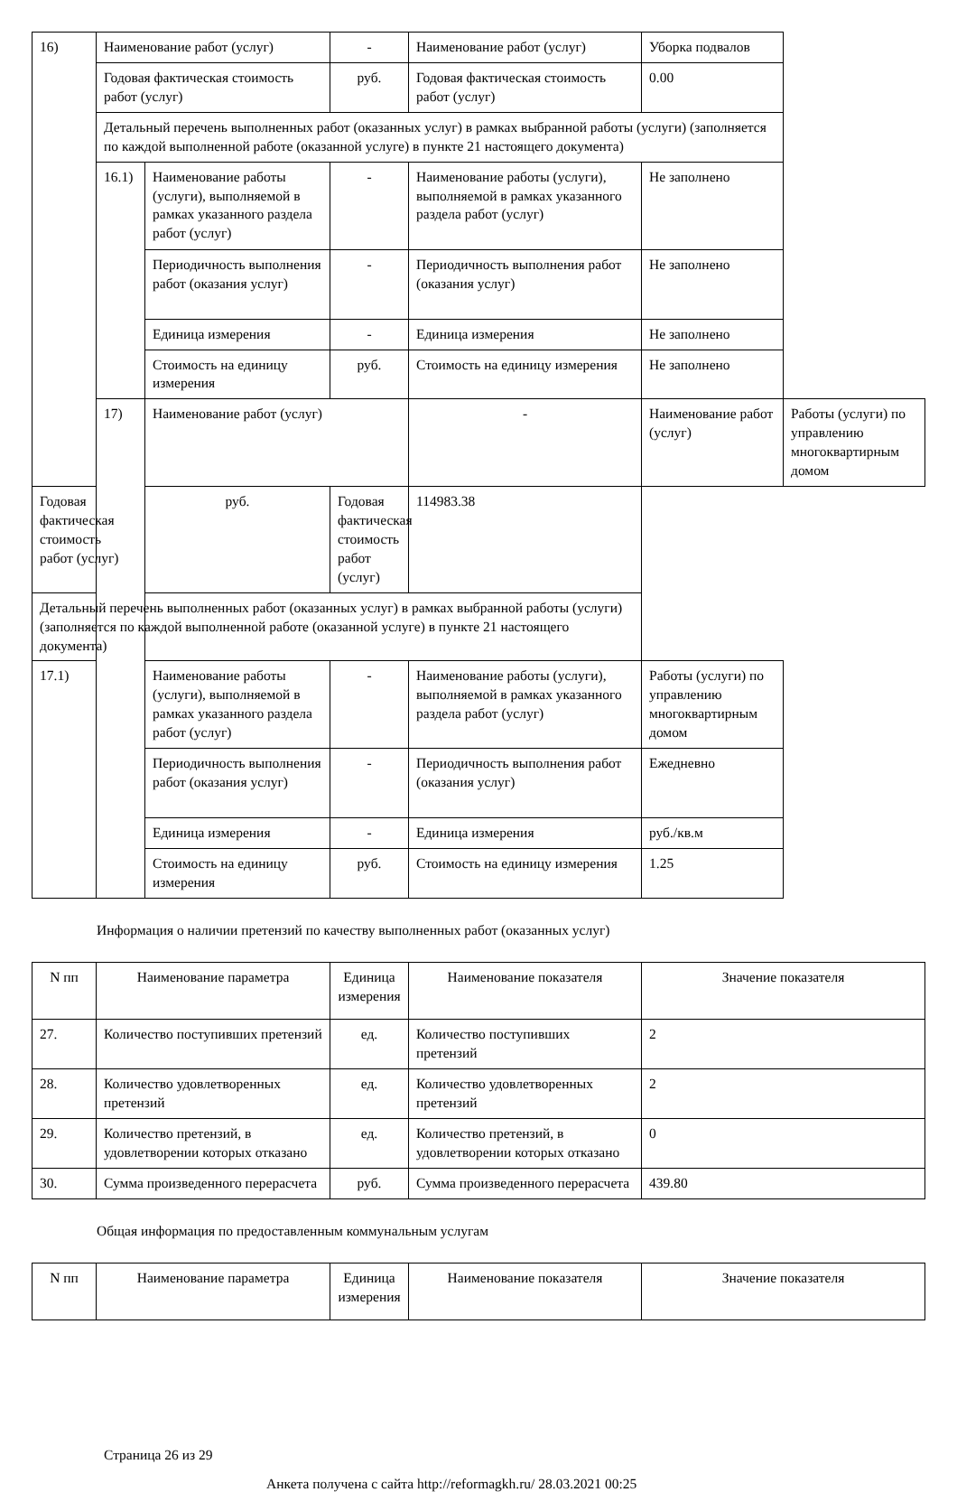| 16) | Наименование работ (услуг) | | - | Наименование работ (услуг) | Уборка подвалов | |
| | Годовая фактическая стоимость работ (услуг) | | руб. | Годовая фактическая стоимость работ (услуг) | 0.00 | |
| | Детальный перечень выполненных работ (оказанных услуг) в рамках выбранной работы (услуги) (заполняется по каждой выполненной работе (оказанной услуге) в пункте 21 настоящего документа) | | | | | |
| | 16.1) | Наименование работы (услуги), выполняемой в рамках указанного раздела работ (услуг) | - | Наименование работы (услуги), выполняемой в рамках указанного раздела работ (услуг) | Не заполнено | |
| | | Периодичность выполнения работ (оказания услуг) | - | Периодичность выполнения работ (оказания услуг) | Не заполнено | |
| | | Единица измерения | - | Единица измерения | Не заполнено | |
| | | Стоимость на единицу измерения | руб. | Стоимость на единицу измерения | Не заполнено | |
| | 17) | Наименование работ (услуг) | | - | Наименование работ (услуг) | Работы (услуги) по управлению многоквартирным домом |
| Годовая фактическая стоимость работ (услуг) | | руб. | Годовая фактическая стоимость работ (услуг) | 114983.38 | | |
| Детальный перечень выполненных работ (оказанных услуг) в рамках выбранной работы (услуги) (заполняется по каждой выполненной работе (оказанной услуге) в пункте 21 настоящего документа) | | | | | | |
| 17.1) | | Наименование работы (услуги), выполняемой в рамках указанного раздела работ (услуг) | - | Наименование работы (услуги), выполняемой в рамках указанного раздела работ (услуг) | Работы (услуги) по управлению многоквартирным домом | |
| | | Периодичность выполнения работ (оказания услуг) | - | Периодичность выполнения работ (оказания услуг) | Ежедневно | |
| | | Единица измерения | - | Единица измерения | руб./кв.м | |
| | | Стоимость на единицу измерения | руб. | Стоимость на единицу измерения | 1.25 | |
Информация о наличии претензий по качеству выполненных работ (оказанных услуг)
| N пп | Наименование параметра | Единица измерения | Наименование показателя | Значение показателя |
| --- | --- | --- | --- | --- |
| 27. | Количество поступивших претензий | ед. | Количество поступивших претензий | 2 |
| 28. | Количество удовлетворенных претензий | ед. | Количество удовлетворенных претензий | 2 |
| 29. | Количество претензий, в удовлетворении которых отказано | ед. | Количество претензий, в удовлетворении которых отказано | 0 |
| 30. | Сумма произведенного перерасчета | руб. | Сумма произведенного перерасчета | 439.80 |
Общая информация по предоставленным коммунальным услугам
| N пп | Наименование параметра | Единица измерения | Наименование показателя | Значение показателя |
| --- | --- | --- | --- | --- |
Страница 26 из 29
Анкета получена с сайта http://reformagkh.ru/ 28.03.2021 00:25